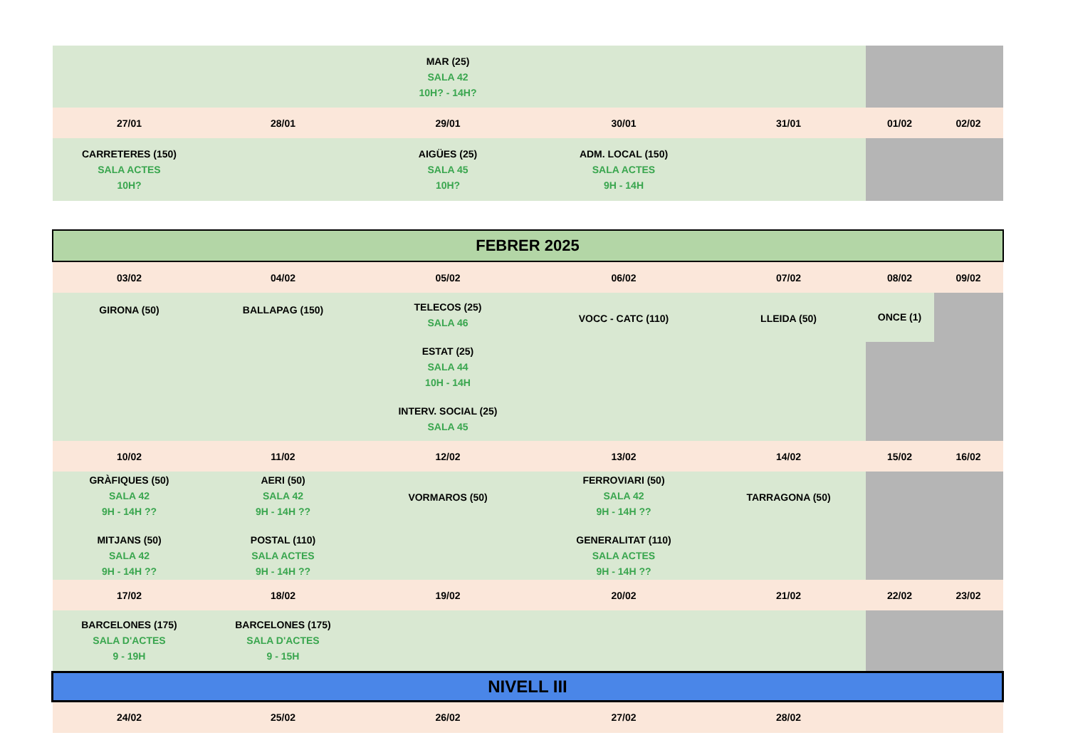| | | MAR (25) SALA 42 10H? - 14H? | | | | |
| 27/01 | 28/01 | 29/01 | 30/01 | 31/01 | 01/02 | 02/02 |
| CARRETERES (150) SALA ACTES 10H? | | AIGÜES (25) SALA 45 10H? | ADM. LOCAL (150) SALA ACTES 9H - 14H | | | |
| FEBRER 2025 | | | | | | |
| 03/02 | 04/02 | 05/02 | 06/02 | 07/02 | 08/02 | 09/02 |
| GIRONA (50) | BALLAPAG (150) | TELECOS (25) SALA 46 ESTAT (25) SALA 44 10H - 14H INTERV. SOCIAL (25) SALA 45 | VOCC - CATC (110) | LLEIDA (50) | ONCE (1) | |
| 10/02 | 11/02 | 12/02 | 13/02 | 14/02 | 15/02 | 16/02 |
| GRÀFIQUES (50) SALA 42 9H - 14H ?? MITJANS (50) SALA 42 9H - 14H ?? | AERI (50) SALA 42 9H - 14H ?? POSTAL (110) SALA ACTES 9H - 14H ?? | VORMAROS (50) | FERROVIARI (50) SALA 42 9H - 14H ?? GENERALITAT (110) SALA ACTES 9H - 14H ?? | TARRAGONA (50) | | |
| 17/02 | 18/02 | 19/02 | 20/02 | 21/02 | 22/02 | 23/02 |
| BARCELONES (175) SALA D'ACTES 9 - 19H | BARCELONES (175) SALA D'ACTES 9 - 15H | | | | | |
| NIVELL III | | | | | | |
| 24/02 | 25/02 | 26/02 | 27/02 | 28/02 | | |